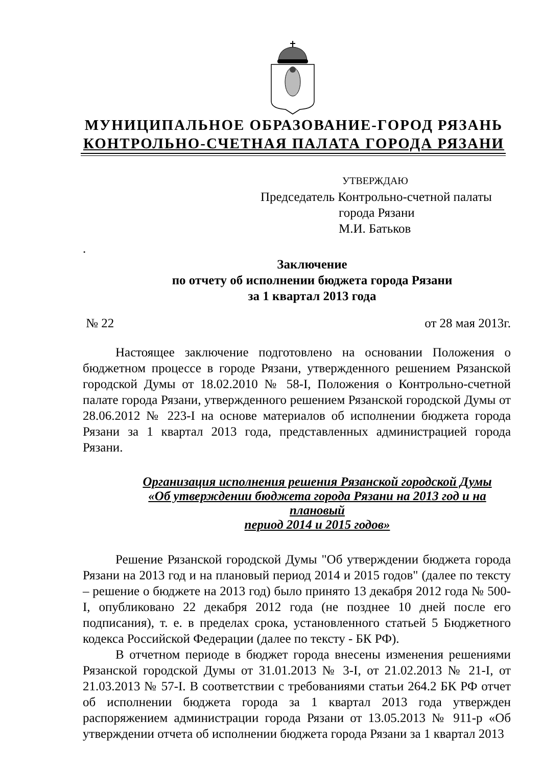МУНИЦИПАЛЬНОЕ ОБРАЗОВАНИЕ-ГОРОД РЯЗАНЬ
КОНТРОЛЬНО-СЧЕТНАЯ ПАЛАТА ГОРОДА РЯЗАНИ
УТВЕРЖДАЮ
Председатель Контрольно-счетной палаты
города Рязани
М.И. Батьков
.
Заключение
по отчету об исполнении бюджета города Рязани
за 1 квартал 2013 года
№ 22 от 28 мая 2013г.
Настоящее заключение подготовлено на основании Положения о бюджетном процессе в городе Рязани, утвержденного решением Рязанской городской Думы от 18.02.2010 № 58-I, Положения о Контрольно-счетной палате города Рязани, утвержденного решением Рязанской городской Думы от 28.06.2012 № 223-I на основе материалов об исполнении бюджета города Рязани за 1 квартал 2013 года, представленных администрацией города Рязани.
Организация исполнения решения Рязанской городской Думы
«Об утверждении бюджета города Рязани на 2013 год и на плановый
период 2014 и 2015 годов»
Решение Рязанской городской Думы "Об утверждении бюджета города Рязани на 2013 год и на плановый период 2014 и 2015 годов" (далее по тексту – решение о бюджете на 2013 год) было принято 13 декабря 2012 года № 500-I, опубликовано 22 декабря 2012 года (не позднее 10 дней после его подписания), т. е. в пределах срока, установленного статьей 5 Бюджетного кодекса Российской Федерации (далее по тексту - БК РФ).
В отчетном периоде в бюджет города внесены изменения решениями Рязанской городской Думы от 31.01.2013 № 3-I, от 21.02.2013 № 21-I, от 21.03.2013 № 57-I. В соответствии с требованиями статьи 264.2 БК РФ отчет об исполнении бюджета города за 1 квартал 2013 года утвержден распоряжением администрации города Рязани от 13.05.2013 № 911-р «Об утверждении отчета об исполнении бюджета города Рязани за 1 квартал 2013